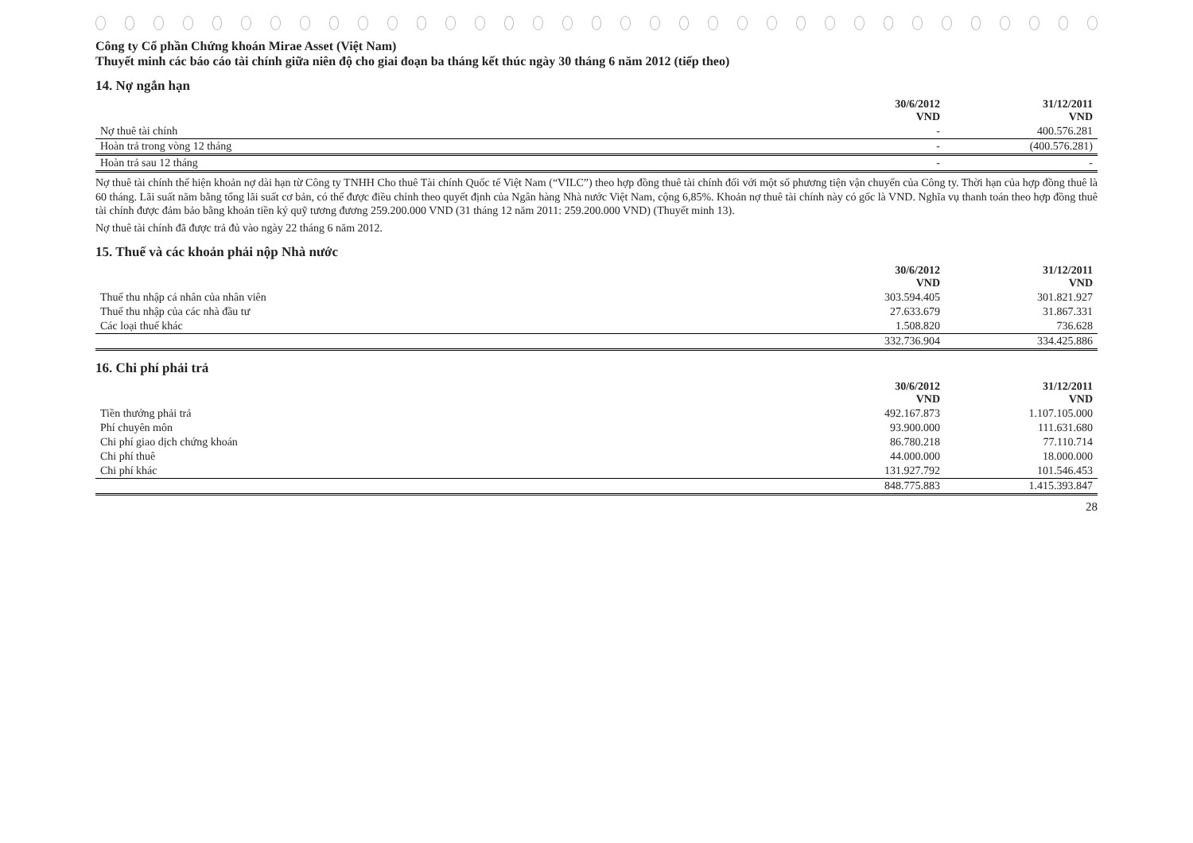Công ty Cổ phần Chứng khoán Mirae Asset (Việt Nam)
Thuyết minh các báo cáo tài chính giữa niên độ cho giai đoạn ba tháng kết thúc ngày 30 tháng 6 năm 2012 (tiếp theo)
14. Nợ ngắn hạn
| | 30/6/2012 VND | 31/12/2011 VND |
| --- | --- | --- |
| Nợ thuê tài chính | - | 400.576.281 |
| Hoàn trả trong vòng 12 tháng | - | (400.576.281) |
| Hoàn trả sau 12 tháng | - | - |
Nợ thuê tài chính thể hiện khoản nợ dài hạn từ Công ty TNHH Cho thuê Tài chính Quốc tế Việt Nam (“VILC”) theo hợp đồng thuê tài chính đối với một số phương tiện vận chuyển của Công ty. Thời hạn của hợp đồng thuê là 60 tháng. Lãi suất năm bằng tổng lãi suất cơ bản, có thể được điều chỉnh theo quyết định của Ngân hàng Nhà nước Việt Nam, cộng 6,85%. Khoản nợ thuê tài chính này có gốc là VND. Nghĩa vụ thanh toán theo hợp đồng thuê tài chính được đảm bảo bằng khoản tiền ký quỹ tương đương 259.200.000 VND (31 tháng 12 năm 2011: 259.200.000 VND) (Thuyết minh 13).
Nợ thuê tài chính đã được trả đủ vào ngày 22 tháng 6 năm 2012.
15. Thuế và các khoản phải nộp Nhà nước
| | 30/6/2012 VND | 31/12/2011 VND |
| --- | --- | --- |
| Thuế thu nhập cá nhân của nhân viên | 303.594.405 | 301.821.927 |
| Thuế thu nhập của các nhà đầu tư | 27.633.679 | 31.867.331 |
| Các loại thuế khác | 1.508.820 | 736.628 |
| | 332.736.904 | 334.425.886 |
16. Chi phí phải trả
| | 30/6/2012 VND | 31/12/2011 VND |
| --- | --- | --- |
| Tiền thưởng phải trả | 492.167.873 | 1.107.105.000 |
| Phí chuyên môn | 93.900.000 | 111.631.680 |
| Chi phí giao dịch chứng khoán | 86.780.218 | 77.110.714 |
| Chi phí thuê | 44.000.000 | 18.000.000 |
| Chi phí khác | 131.927.792 | 101.546.453 |
| | 848.775.883 | 1.415.393.847 |
28